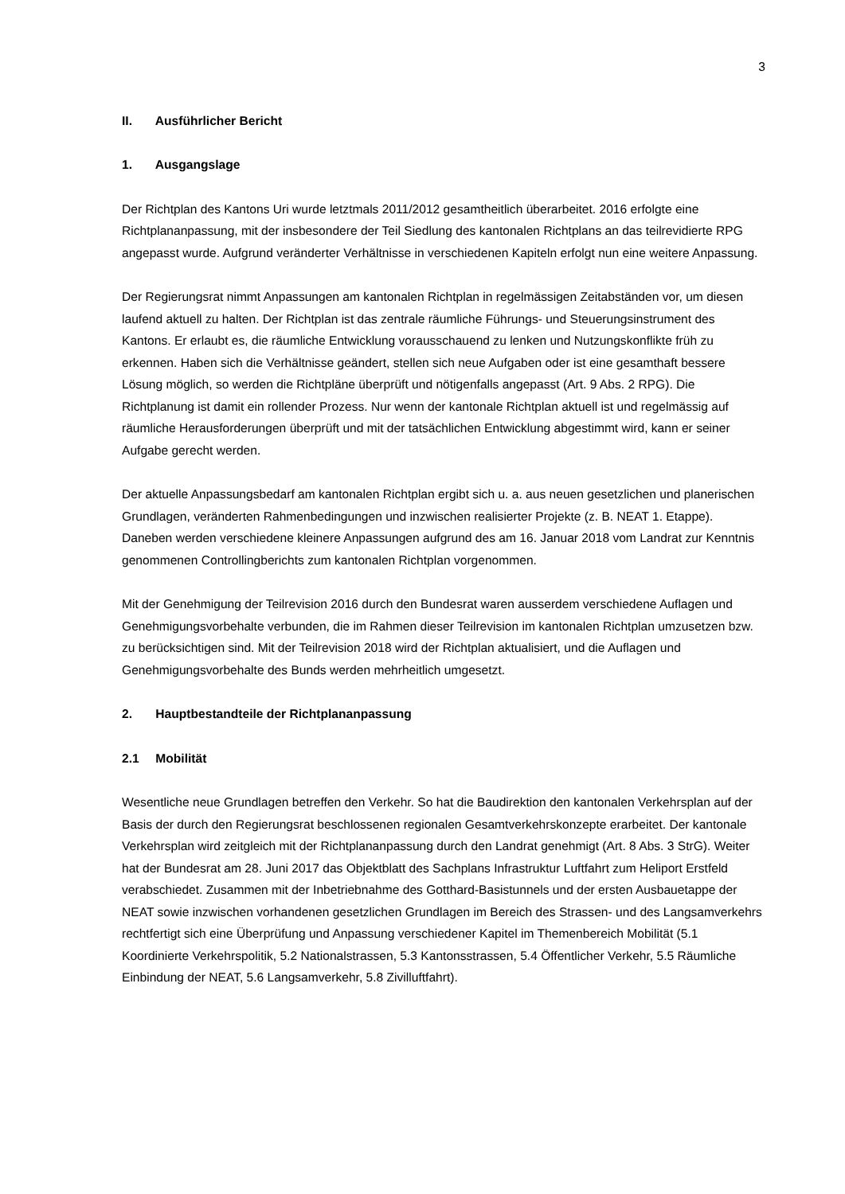3
II. Ausführlicher Bericht
1. Ausgangslage
Der Richtplan des Kantons Uri wurde letztmals 2011/2012 gesamtheitlich überarbeitet. 2016 erfolgte eine Richtplananpassung, mit der insbesondere der Teil Siedlung des kantonalen Richtplans an das teilrevidierte RPG angepasst wurde. Aufgrund veränderter Verhältnisse in verschiedenen Kapiteln erfolgt nun eine weitere Anpassung.
Der Regierungsrat nimmt Anpassungen am kantonalen Richtplan in regelmässigen Zeitabständen vor, um diesen laufend aktuell zu halten. Der Richtplan ist das zentrale räumliche Führungs- und Steuerungsinstrument des Kantons. Er erlaubt es, die räumliche Entwicklung vorausschauend zu lenken und Nutzungskonflikte früh zu erkennen. Haben sich die Verhältnisse geändert, stellen sich neue Aufgaben oder ist eine gesamthaft bessere Lösung möglich, so werden die Richtpläne überprüft und nötigenfalls angepasst (Art. 9 Abs. 2 RPG). Die Richtplanung ist damit ein rollender Prozess. Nur wenn der kantonale Richtplan aktuell ist und regelmässig auf räumliche Herausforderungen überprüft und mit der tatsächlichen Entwicklung abgestimmt wird, kann er seiner Aufgabe gerecht werden.
Der aktuelle Anpassungsbedarf am kantonalen Richtplan ergibt sich u. a. aus neuen gesetzlichen und planerischen Grundlagen, veränderten Rahmenbedingungen und inzwischen realisierter Projekte (z. B. NEAT 1. Etappe). Daneben werden verschiedene kleinere Anpassungen aufgrund des am 16. Januar 2018 vom Landrat zur Kenntnis genommenen Controllingberichts zum kantonalen Richtplan vorgenommen.
Mit der Genehmigung der Teilrevision 2016 durch den Bundesrat waren ausserdem verschiedene Auflagen und Genehmigungsvorbehalte verbunden, die im Rahmen dieser Teilrevision im kantonalen Richtplan umzusetzen bzw. zu berücksichtigen sind. Mit der Teilrevision 2018 wird der Richtplan aktualisiert, und die Auflagen und Genehmigungsvorbehalte des Bunds werden mehrheitlich umgesetzt.
2. Hauptbestandteile der Richtplananpassung
2.1 Mobilität
Wesentliche neue Grundlagen betreffen den Verkehr. So hat die Baudirektion den kantonalen Verkehrsplan auf der Basis der durch den Regierungsrat beschlossenen regionalen Gesamtverkehrskonzepte erarbeitet. Der kantonale Verkehrsplan wird zeitgleich mit der Richtplananpassung durch den Landrat genehmigt (Art. 8 Abs. 3 StrG). Weiter hat der Bundesrat am 28. Juni 2017 das Objektblatt des Sachplans Infrastruktur Luftfahrt zum Heliport Erstfeld verabschiedet. Zusammen mit der Inbetriebnahme des Gotthard-Basistunnels und der ersten Ausbauetappe der NEAT sowie inzwischen vorhandenen gesetzlichen Grundlagen im Bereich des Strassen- und des Langsamverkehrs rechtfertigt sich eine Überprüfung und Anpassung verschiedener Kapitel im Themenbereich Mobilität (5.1 Koordinierte Verkehrspolitik, 5.2 Nationalstrassen, 5.3 Kantonsstrassen, 5.4 Öffentlicher Verkehr, 5.5 Räumliche Einbindung der NEAT, 5.6 Langsamverkehr, 5.8 Zivilluftfahrt).